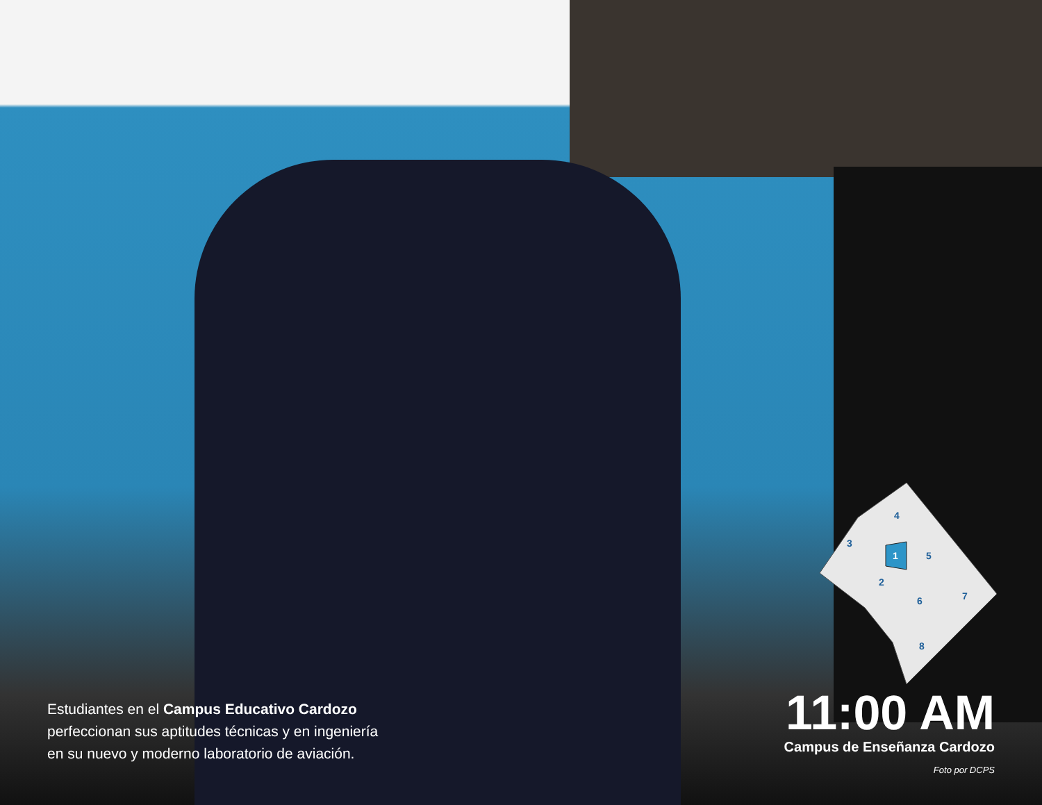1
2
3
4
5
6
7
8
Estudiantes en el Campus Educativo Cardozo
perfeccionan sus aptitudes técnicas y en ingeniería
en su nuevo y moderno laboratorio de aviación.
11:00 AM
Campus de Enseñanza Cardozo
Foto por DCPS